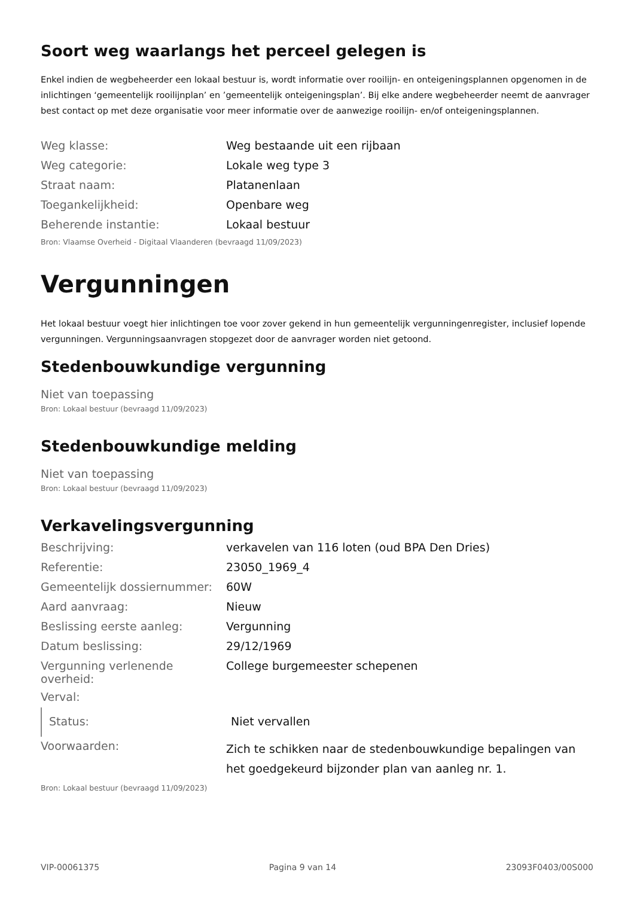Soort weg waarlangs het perceel gelegen is
Enkel indien de wegbeheerder een lokaal bestuur is, wordt informatie over rooilijn- en onteigeningsplannen opgenomen in de inlichtingen ‘gemeentelijk rooilijnplan’ en ’gemeentelijk onteigeningsplan’. Bij elke andere wegbeheerder neemt de aanvrager best contact op met deze organisatie voor meer informatie over de aanwezige rooilijn- en/of onteigeningsplannen.
| Weg klasse: | Weg bestaande uit een rijbaan |
| Weg categorie: | Lokale weg type 3 |
| Straat naam: | Platanenlaan |
| Toegankelijkheid: | Openbare weg |
| Beherende instantie: | Lokaal bestuur |
Bron: Vlaamse Overheid - Digitaal Vlaanderen (bevraagd 11/09/2023)
Vergunningen
Het lokaal bestuur voegt hier inlichtingen toe voor zover gekend in hun gemeentelijk vergunningenregister, inclusief lopende vergunningen. Vergunningsaanvragen stopgezet door de aanvrager worden niet getoond.
Stedenbouwkundige vergunning
Niet van toepassing
Bron: Lokaal bestuur (bevraagd 11/09/2023)
Stedenbouwkundige melding
Niet van toepassing
Bron: Lokaal bestuur (bevraagd 11/09/2023)
Verkavelingsvergunning
| Beschrijving: | verkavelen van 116 loten (oud BPA Den Dries) |
| Referentie: | 23050_1969_4 |
| Gemeentelijk dossiernummer: | 60W |
| Aard aanvraag: | Nieuw |
| Beslissing eerste aanleg: | Vergunning |
| Datum beslissing: | 29/12/1969 |
| Vergunning verlenende overheid: | College burgemeester schepenen |
| Verval: | |
| Status: | Niet vervallen |
| Voorwaarden: | Zich te schikken naar de stedenbouwkundige bepalingen van het goedgekeurd bijzonder plan van aanleg nr. 1. |
Bron: Lokaal bestuur (bevraagd 11/09/2023)
VIP-00061375 Pagina 9 van 14 23093F0403/00S000